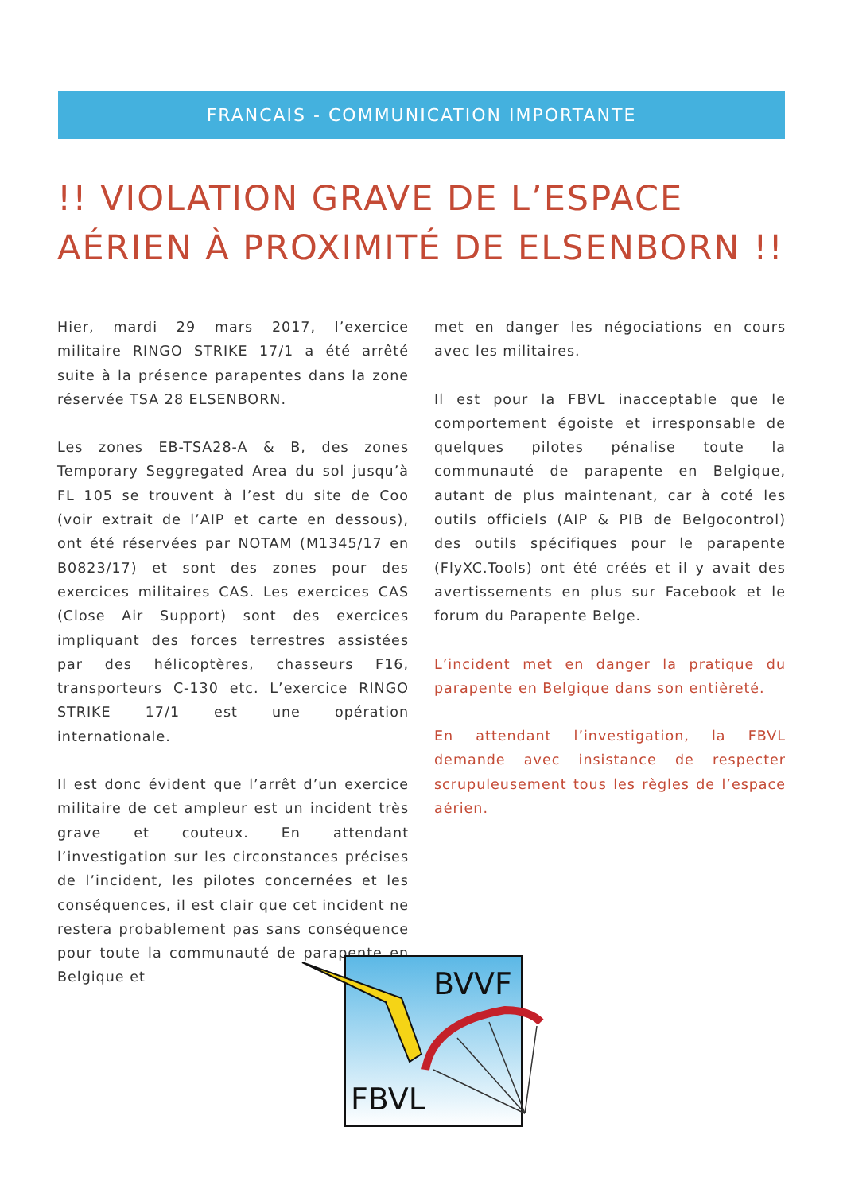FRANCAIS - COMMUNICATION IMPORTANTE
!! VIOLATION GRAVE DE L’ESPACE AÉRIEN À PROXIMITÉ DE ELSENBORN !!
Hier, mardi 29 mars 2017, l’exercice militaire RINGO STRIKE 17/1 a été arrêté suite à la présence parapentes dans la zone réservée TSA 28 ELSENBORN.
Les zones EB-TSA28-A & B, des zones Temporary Seggregated Area du sol jusqu’à FL 105 se trouvent à l’est du site de Coo (voir extrait de l’AIP et carte en dessous), ont été réservées par NOTAM (M1345/17 en B0823/17) et sont des zones pour des exercices militaires CAS. Les exercices CAS (Close Air Support) sont des exercices impliquant des forces terrestres assistées par des hélicoptères, chasseurs F16, transporteurs C-130 etc. L’exercice RINGO STRIKE 17/1 est une opération internationale.
Il est donc évident que l’arrêt d’un exercice militaire de cet ampleur est un incident très grave et couteux. En attendant l’investigation sur les circonstances précises de l’incident, les pilotes concernées et les conséquences, il est clair que cet incident ne restera probablement pas sans conséquence pour toute la communauté de parapente en Belgique et
met en danger les négociations en cours avec les militaires.
Il est pour la FBVL inacceptable que le comportement égoiste et irresponsable de quelques pilotes pénalise toute la communauté de parapente en Belgique, autant de plus maintenant, car à coté les outils officiels (AIP & PIB de Belgocontrol) des outils spécifiques pour le parapente (FlyXC.Tools) ont été créés et il y avait des avertissements en plus sur Facebook et le forum du Parapente Belge.
L’incident met en danger la pratique du parapente en Belgique dans son entièreté.
En attendant l’investigation, la FBVL demande avec insistance de respecter scrupuleusement tous les règles de l’espace aérien.
BVVF
FBVL